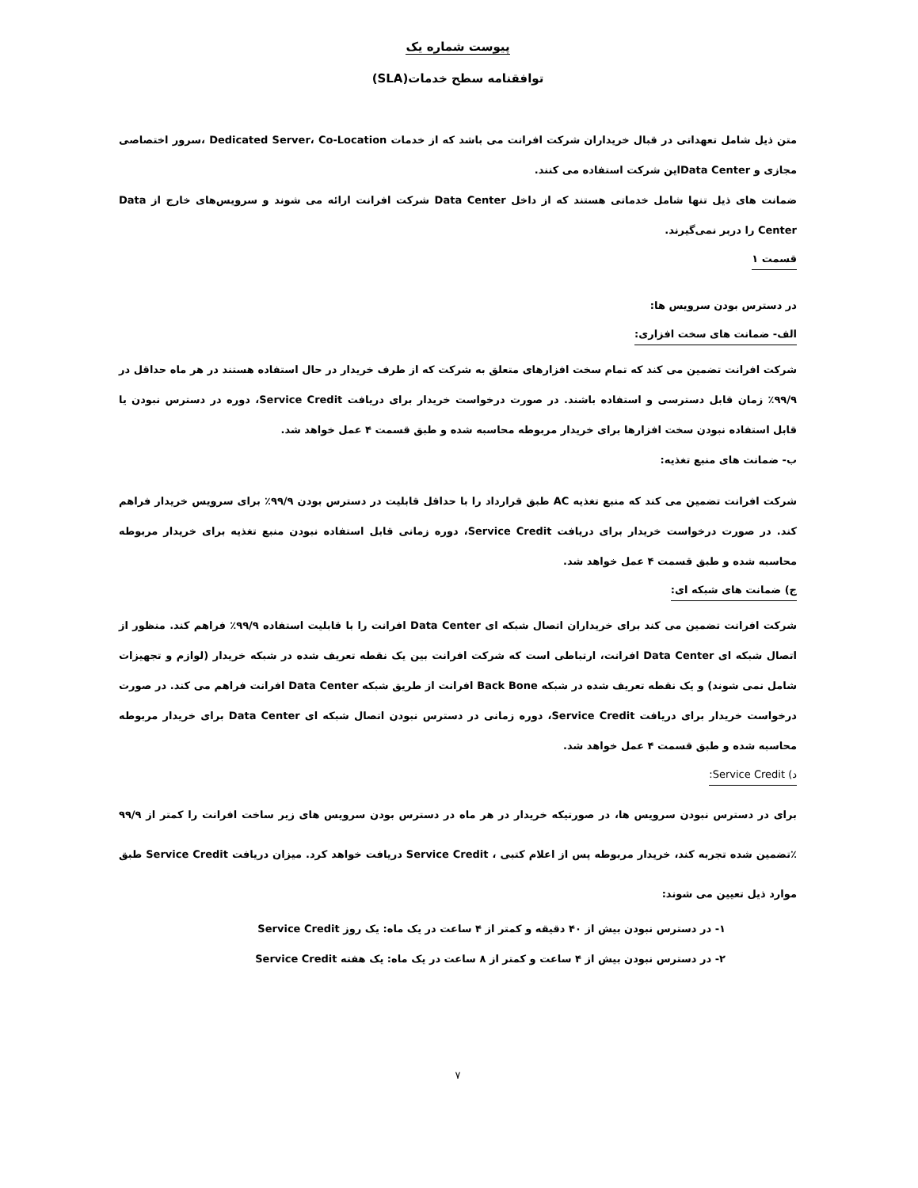پیوست شماره یک
توافقنامه سطح خدمات(SLA)
متن ذیل شامل تعهداتی در قبال خریداران شرکت افرانت می باشد که از خدمات Dedicated Server، Co-Location ،سرور اختصاصی مجازی و Data Centerاین شرکت استفاده می کنند.
ضمانت های ذیل تنها شامل خدماتی هستند که از داخل Data Center شرکت افرانت ارائه می شوند و سرویس‌های خارج از Data Center را دربر نمی‌گیرند.
قسمت ۱
در دسترس بودن سرویس ها:
الف- ضمانت های سخت افزاری:
شرکت افرانت تضمین می کند که تمام سخت افزارهای متعلق به شرکت که از طرف خریدار در حال استفاده هستند در هر ماه حداقل در ۹۹/۹٪ زمان قابل دسترسی و استفاده باشند. در صورت درخواست خریدار برای دریافت Service Credit، دوره در دسترس نبودن یا قابل استفاده نبودن سخت افزارها برای خریدار مربوطه محاسبه شده و طبق قسمت ۴ عمل خواهد شد.
ب- ضمانت های منبع تغذیه:
شرکت افرانت تضمین می کند که منبع تغذیه AC طبق قرارداد را با حداقل قابلیت در دسترس بودن ۹۹/۹٪ برای سرویس خریدار فراهم کند. در صورت درخواست خریدار برای دریافت Service Credit، دوره زمانی قابل استفاده نبودن منبع تغذیه برای خریدار مربوطه محاسبه شده و طبق قسمت ۴ عمل خواهد شد.
ج) ضمانت های شبکه ای:
شرکت افرانت تضمین می کند برای خریداران اتصال شبکه ای Data Center افرانت را با قابلیت استفاده ۹۹/۹٪ فراهم کند. منظور از اتصال شبکه ای Data Center افرانت، ارتباطی است که شرکت افرانت بین یک نقطه تعریف شده در شبکه خریدار (لوازم و تجهیزات شامل نمی شوند) و یک نقطه تعریف شده در شبکه Back Bone افرانت از طریق شبکه Data Center افرانت فراهم می کند. در صورت درخواست خریدار برای دریافت Service Credit، دوره زمانی در دسترس نبودن اتصال شبکه ای Data Center برای خریدار مربوطه محاسبه شده و طبق قسمت ۴ عمل خواهد شد.
د) Service Credit:
برای در دسترس نبودن سرویس ها، در صورتیکه خریدار در هر ماه در دسترس بودن سرویس های زیر ساخت افرانت را کمتر از ۹۹/۹ ٪تضمین شده تجربه کند، خریدار مربوطه پس از اعلام کتبی ، Service Credit دریافت خواهد کرد. میزان دریافت Service Credit طبق موارد ذیل تعیین می شوند:
۱- در دسترس نبودن بیش از ۴۰ دقیقه و کمتر از ۴ ساعت در یک ماه: یک روز Service Credit
۲- در دسترس نبودن بیش از ۴ ساعت و کمتر از ۸ ساعت در یک ماه: یک هفته Service Credit
۷